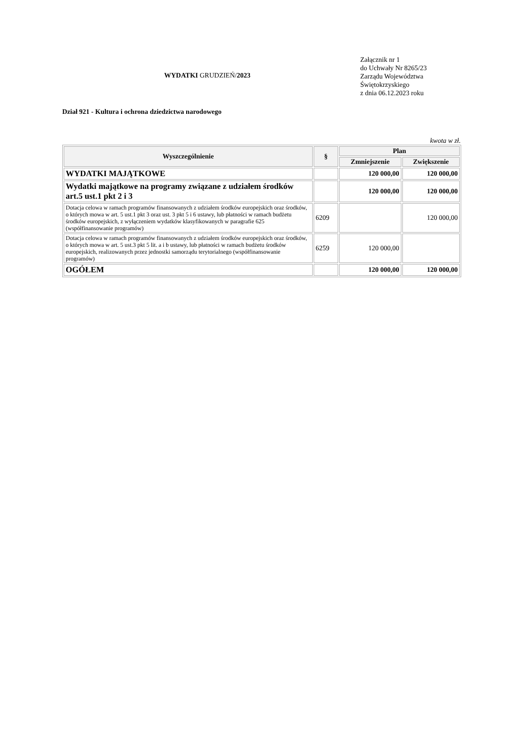WYDATKI GRUDZIEŃ/2023
Załącznik nr 1
do Uchwały Nr 8265/23
Zarządu Województwa
Świętokrzyskiego
z dnia 06.12.2023 roku
Dział 921 - Kultura i ochrona dziedzictwa narodowego
kwota w zł.
| Wyszczególnienie | § | Plan | |
| --- | --- | --- | --- |
| | | Zmniejszenie | Zwiększenie |
| WYDATKI MAJĄTKOWE | | 120 000,00 | 120 000,00 |
| Wydatki majątkowe na programy związane z udziałem środków art.5 ust.1 pkt 2 i 3 | | 120 000,00 | 120 000,00 |
| Dotacja celowa w ramach programów finansowanych z udziałem środków europejskich oraz środków, o których mowa w art. 5 ust.1 pkt 3 oraz ust. 3 pkt 5 i 6 ustawy, lub płatności w ramach budżetu środków europejskich, z wyłączeniem wydatków klasyfikowanych w paragrafie 625 (współfinansowanie programów) | 6209 | | 120 000,00 |
| Dotacja celowa w ramach programów finansowanych z udziałem środków europejskich oraz środków, o których mowa w art. 5 ust.3 pkt 5 lit. a i b ustawy, lub płatności w ramach budżetu środków europejskich, realizowanych przez jednostki samorządu terytorialnego (współfinansowanie programów) | 6259 | 120 000,00 | |
| OGÓŁEM | | 120 000,00 | 120 000,00 |